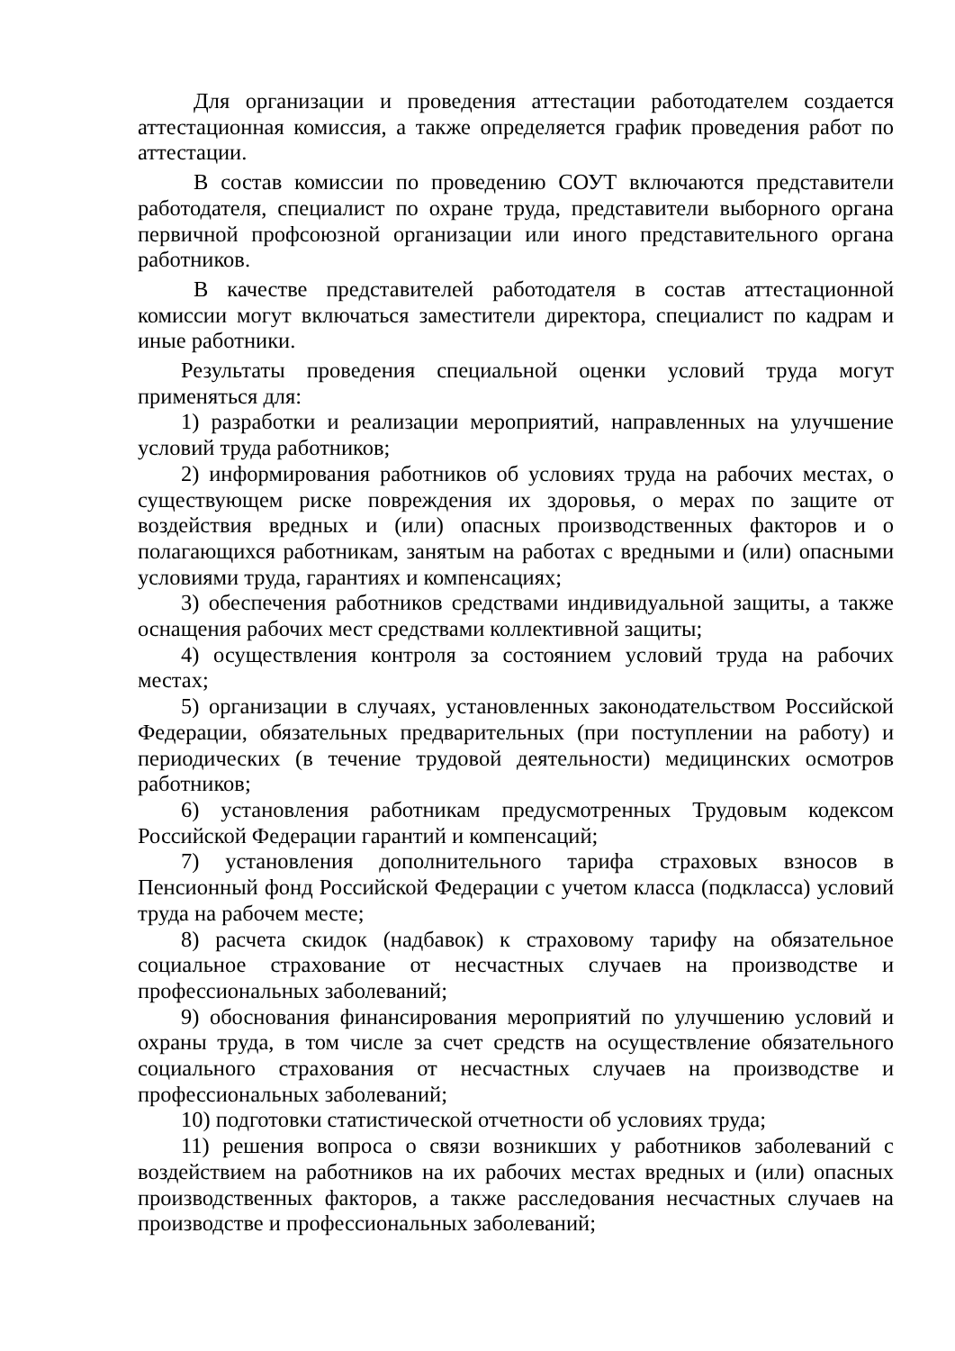Для организации и проведения аттестации работодателем создается аттестационная комиссия, а также определяется график проведения работ по аттестации.
В состав комиссии по проведению СОУТ включаются представители работодателя, специалист по охране труда, представители выборного органа первичной профсоюзной организации или иного представительного органа работников.
В качестве представителей работодателя в состав аттестационной комиссии могут включаться заместители директора, специалист по кадрам и иные работники.
Результаты проведения специальной оценки условий труда могут применяться для:
1) разработки и реализации мероприятий, направленных на улучшение условий труда работников;
2) информирования работников об условиях труда на рабочих местах, о существующем риске повреждения их здоровья, о мерах по защите от воздействия вредных и (или) опасных производственных факторов и о полагающихся работникам, занятым на работах с вредными и (или) опасными условиями труда, гарантиях и компенсациях;
3) обеспечения работников средствами индивидуальной защиты, а также оснащения рабочих мест средствами коллективной защиты;
4) осуществления контроля за состоянием условий труда на рабочих местах;
5) организации в случаях, установленных законодательством Российской Федерации, обязательных предварительных (при поступлении на работу) и периодических (в течение трудовой деятельности) медицинских осмотров работников;
6) установления работникам предусмотренных Трудовым кодексом Российской Федерации гарантий и компенсаций;
7) установления дополнительного тарифа страховых взносов в Пенсионный фонд Российской Федерации с учетом класса (подкласса) условий труда на рабочем месте;
8) расчета скидок (надбавок) к страховому тарифу на обязательное социальное страхование от несчастных случаев на производстве и профессиональных заболеваний;
9) обоснования финансирования мероприятий по улучшению условий и охраны труда, в том числе за счет средств на осуществление обязательного социального страхования от несчастных случаев на производстве и профессиональных заболеваний;
10) подготовки статистической отчетности об условиях труда;
11) решения вопроса о связи возникших у работников заболеваний с воздействием на работников на их рабочих местах вредных и (или) опасных производственных факторов, а также расследования несчастных случаев на производстве и профессиональных заболеваний;